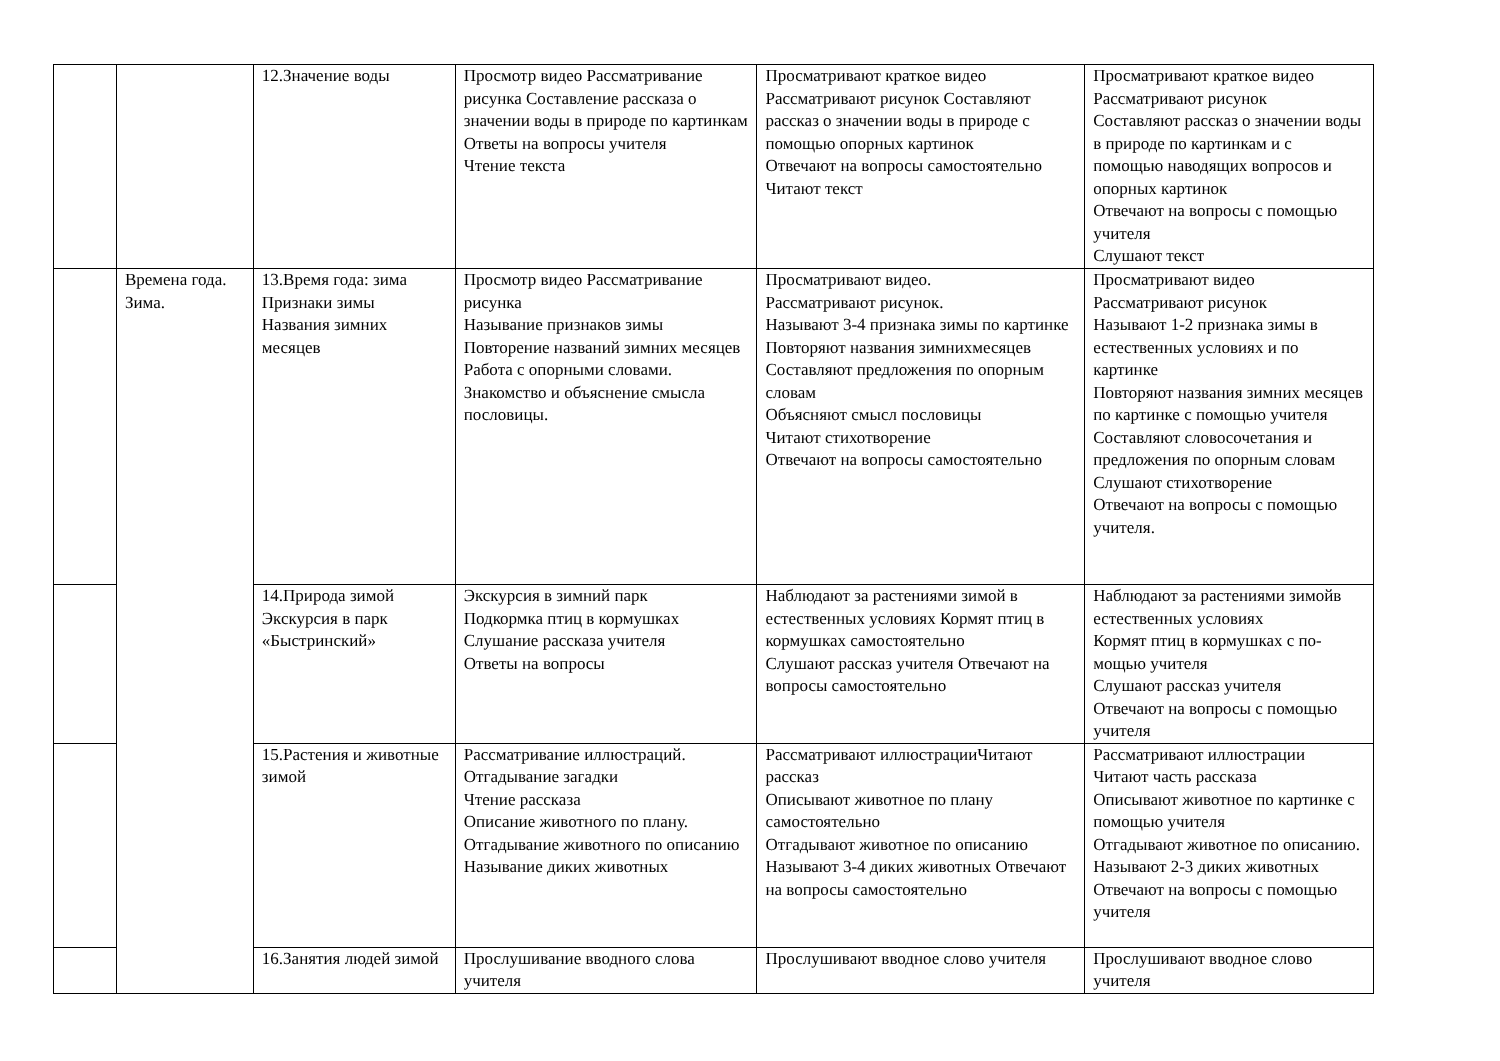| | | 12.Значение воды | Просмотр видео Рассматривание рисунка Составление рассказа о значении воды в природе по картинкам Ответы на вопросы учителя Чтение текста | Просматривают краткое видео Рассматривают рисунок Составляют рассказ о значении воды в природе с помощью опорных картинок Отвечают на вопросы самостоятельно Читают текст | Просматривают краткое видео Рассматривают рисунок Составляют рассказ о значении воды в природе по картинкам и с помощью наводящих вопросов и опорных картинок Отвечают на вопросы с помощью учителя Слушают текст |
| | Времена года. Зима. | 13.Время года: зима Признаки зимы Названия зимних месяцев | Просмотр видео Рассматривание рисунка Называние признаков зимы Повторение названий зимних месяцев Работа с опорными словами. Знакомство и объяснение смысла пословицы. | Просматривают видео. Рассматривают рисунок. Называют 3-4 признака зимы по картинке Повторяют названия зимнихмесяцев Составляют предложения по опорным словам Объясняют смысл пословицы Читают стихотворение Отвечают на вопросы самостоятельно | Просматривают видео Рассматривают рисунок Называют 1-2 признака зимы в естественных условиях и по картинке Повторяют названия зимних месяцев по картинке с помощью учителя Составляют словосочетания и предложения по опорным словам Слушают стихотворение Отвечают на вопросы с помощью учителя. |
| | | 14.Природа зимой Экскурсия в парк «Быстринский» | Экскурсия в зимний парк Подкормка птиц в кормушках Слушание рассказа учителя Ответы на вопросы | Наблюдают за растениями зимой в естественных условиях Кормят птиц в кормушках самостоятельно Слушают рассказ учителя Отвечают на вопросы самостоятельно | Наблюдают за растениями зимойв естественных условиях Кормят птиц в кормушках с по-мощью учителя Слушают рассказ учителя Отвечают на вопросы с помощью учителя |
| | | 15.Растения и животные зимой | Рассматривание иллюстраций. Отгадывание загадки Чтение рассказа Описание животного по плану. Отгадывание животного по описанию Называние диких животных | Рассматривают иллюстрацииЧитают рассказ Описывают животное по плану самостоятельно Отгадывают животное по описанию Называют 3-4 диких животных Отвечают на вопросы самостоятельно | Рассматривают иллюстрации Читают часть рассказа Описывают животное по картинке с помощью учителя Отгадывают животное по описанию. Называют 2-3 диких животных Отвечают на вопросы с помощью учителя |
| | | 16.Занятия людей зимой | Прослушивание вводного слова учителя | Прослушивают вводное слово учителя | Прослушивают вводное слово учителя |